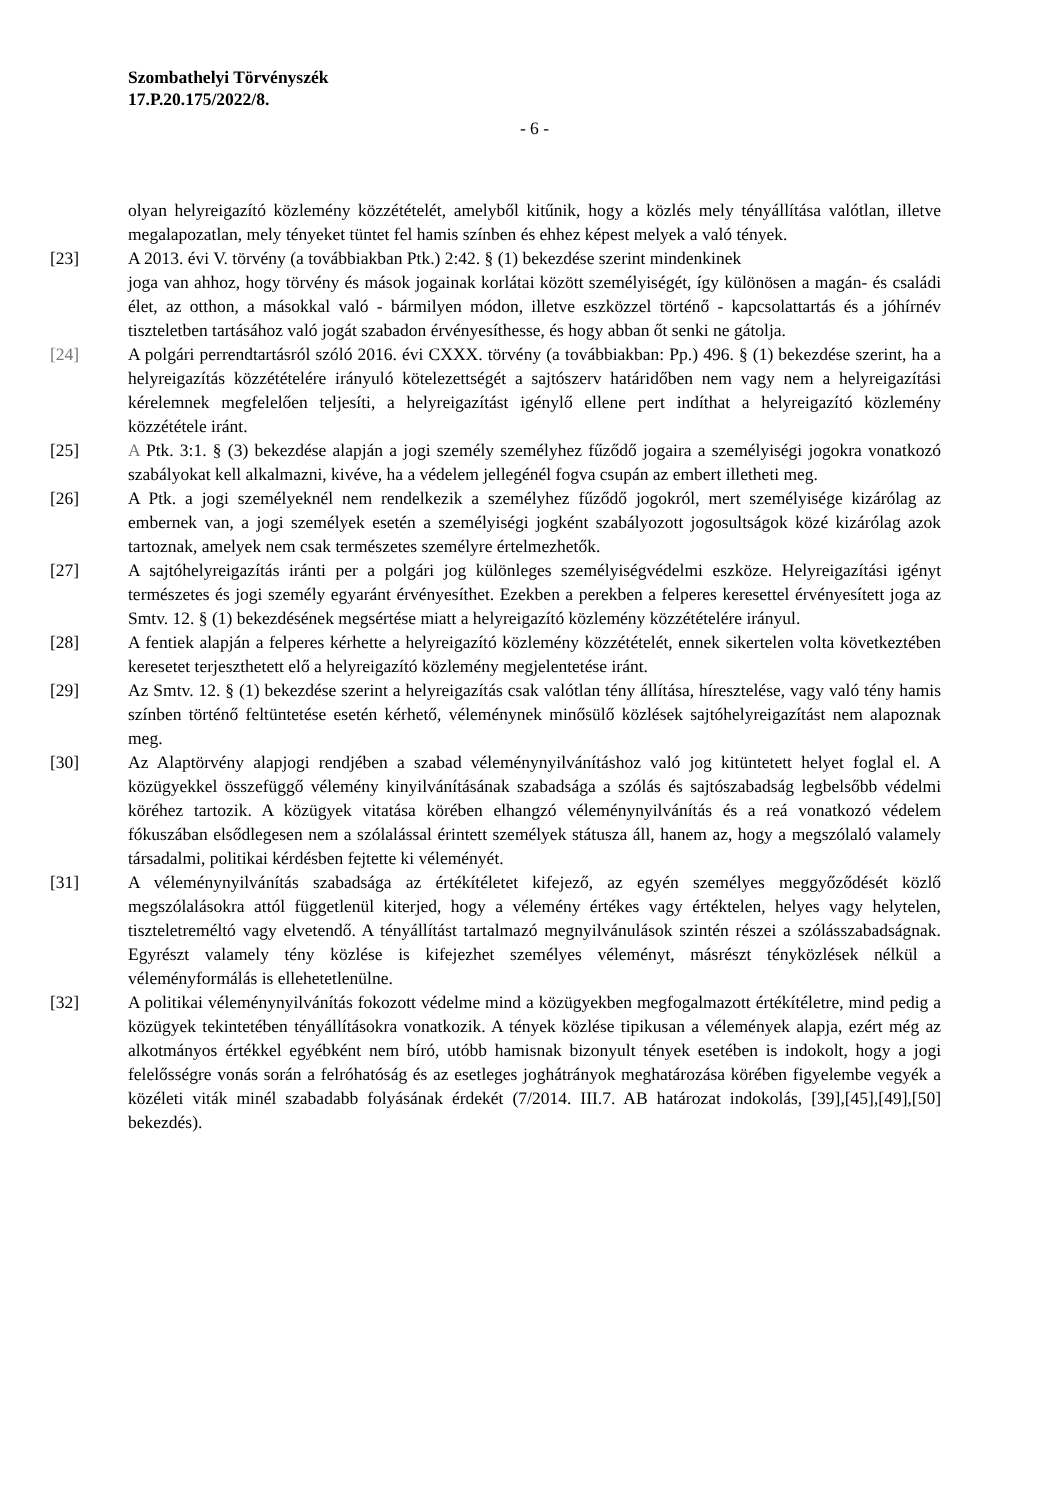Szombathelyi Törvényszék
17.P.20.175/2022/8.
- 6 -
olyan helyreigazító közlemény közzétételét, amelyből kitűnik, hogy a közlés mely tényállítása valótlan, illetve megalapozatlan, mely tényeket tüntet fel hamis színben és ehhez képest melyek a való tények.
[23] A 2013. évi V. törvény (a továbbiakban Ptk.) 2:42. § (1) bekezdése szerint mindenkinek
joga van ahhoz, hogy törvény és mások jogainak korlátai között személyiségét, így különösen a magán- és családi élet, az otthon, a másokkal való - bármilyen módon, illetve eszközzel történő - kapcsolattartás és a jóhírnév tiszteletben tartásához való jogát szabadon érvényesíthesse, és hogy abban őt senki ne gátolja.
[24] A polgári perrendtartásról szóló 2016. évi CXXX. törvény (a továbbiakban: Pp.) 496. § (1) bekezdése szerint, ha a helyreigazítás közzétételére irányuló kötelezettségét a sajtószerv határidőben nem vagy nem a helyreigazítási kérelemnek megfelelően teljesíti, a helyreigazítást igénylő ellene pert indíthat a helyreigazító közlemény közzététele iránt.
[25] A Ptk. 3:1. § (3) bekezdése alapján a jogi személy személyhez fűződő jogaira a személyiségi jogokra vonatkozó szabályokat kell alkalmazni, kivéve, ha a védelem jellegénél fogva csupán az embert illetheti meg.
[26] A Ptk. a jogi személyeknél nem rendelkezik a személyhez fűződő jogokról, mert személyisége kizárólag az embernek van, a jogi személyek esetén a személyiségi jogként szabályozott jogosultságok közé kizárólag azok tartoznak, amelyek nem csak természetes személyre értelmezhetők.
[27] A sajtóhelyreigazítás iránti per a polgári jog különleges személyiségvédelmi eszköze. Helyreigazítási igényt természetes és jogi személy egyaránt érvényesíthet. Ezekben a perekben a felperes keresettel érvényesített joga az Smtv. 12. § (1) bekezdésének megsértése miatt a helyreigazító közlemény közzétételére irányul.
[28] A fentiek alapján a felperes kérhette a helyreigazító közlemény közzétételét, ennek sikertelen volta következtében keresetet terjeszthetett elő a helyreigazító közlemény megjelentetése iránt.
[29] Az Smtv. 12. § (1) bekezdése szerint a helyreigazítás csak valótlan tény állítása, híresztelése, vagy való tény hamis színben történő feltüntetése esetén kérhető, véleménynek minősülő közlések sajtóhelyreigazítást nem alapoznak meg.
[30] Az Alaptörvény alapjogi rendjében a szabad véleménynyilvánításhoz való jog kitüntetett helyet foglal el. A közügyekkel összefüggő vélemény kinyilvánításának szabadsága a szólás és sajtószabadság legbelsőbb védelmi köréhez tartozik. A közügyek vitatása körében elhangzó véleménynyilvánítás és a reá vonatkozó védelem fókuszában elsődlegesen nem a szólalással érintett személyek státusza áll, hanem az, hogy a megszólaló valamely társadalmi, politikai kérdésben fejtette ki véleményét.
[31] A véleménynyilvánítás szabadsága az értékítéletet kifejező, az egyén személyes meggyőződését közlő megszólalásokra attól függetlenül kiterjed, hogy a vélemény értékes vagy értéktelen, helyes vagy helytelen, tiszteletreméltó vagy elvetendő. A tényállítást tartalmazó megnyilvánulások szintén részei a szólásszabadságnak. Egyrészt valamely tény közlése is kifejezhet személyes véleményt, másrészt tényközlések nélkül a véleményformálás is ellehetetlenülne.
[32] A politikai véleménynyilvánítás fokozott védelme mind a közügyekben megfogalmazott értékítéletre, mind pedig a közügyek tekintetében tényállításokra vonatkozik. A tények közlése tipikusan a vélemények alapja, ezért még az alkotmányos értékkel egyébként nem bíró, utóbb hamisnak bizonyult tények esetében is indokolt, hogy a jogi felelősségre vonás során a felróhatóság és az esetleges joghátrányok meghatározása körében figyelembe vegyék a közéleti viták minél szabadabb folyásának érdekét (7/2014. III.7. AB határozat indokolás, [39],[45],[49],[50] bekezdés).